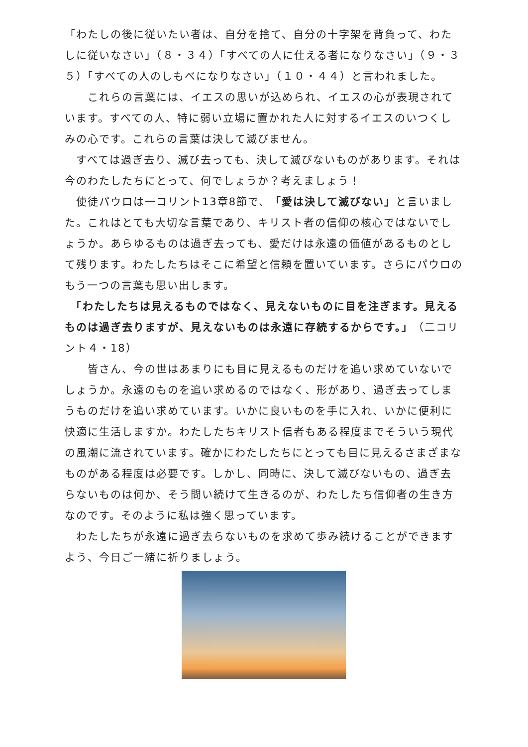「わたしの後に従いたい者は、自分を捨て、自分の十字架を背負って、わたしに従いなさい」（８・３４）「すべての人に仕える者になりなさい」（９・３５）「すべての人のしもべになりなさい」（１０・４４）と言われました。
　　これらの言葉には、イエスの思いが込められ、イエスの心が表現されています。すべての人、特に弱い立場に置かれた人に対するイエスのいつくしみの心です。これらの言葉は決して滅びません。
　すべては過ぎ去り、滅び去っても、決して滅びないものがあります。それは今のわたしたちにとって、何でしょうか？考えましょう！
　使徒パウロは一コリント13章8節で、「愛は決して滅びない」と言いました。これはとても大切な言葉であり、キリスト者の信仰の核心ではないでしょうか。あらゆるものは過ぎ去っても、愛だけは永遠の価値があるものとして残ります。わたしたちはそこに希望と信頼を置いています。さらにパウロのもう一つの言葉も思い出します。
　「わたしたちは見えるものではなく、見えないものに目を注ぎます。見えるものは過ぎ去りますが、見えないものは永遠に存続するからです。」（二コリント４・18）
　　皆さん、今の世はあまりにも目に見えるものだけを追い求めていないでしょうか。永遠のものを追い求めるのではなく、形があり、過ぎ去ってしまうものだけを追い求めています。いかに良いものを手に入れ、いかに便利に快適に生活しますか。わたしたちキリスト信者もある程度までそういう現代の風潮に流されています。確かにわたしたちにとっても目に見えるさまざまなものがある程度は必要です。しかし、同時に、決して滅びないもの、過ぎ去らないものは何か、そう問い続けて生きるのが、わたしたち信仰者の生き方なのです。そのように私は強く思っています。
　わたしたちが永遠に過ぎ去らないものを求めて歩み続けることができますよう、今日ご一緒に祈りましょう。